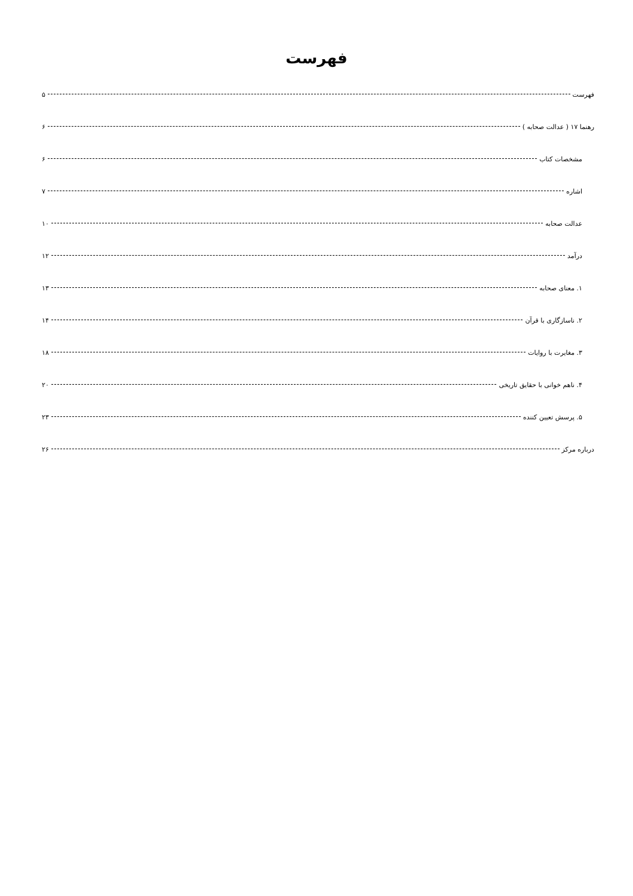فهرست
فهرست ۵
رهنما ۱۷ ( عدالت صحابه ) ۶
مشخصات کتاب ۶
اشاره ۷
عدالت صحابه ۱۰
درآمد ۱۲
۱. معنای صحابه ۱۳
۲. ناسازگاری با قرآن ۱۴
۳. مغایرت با روایات ۱۸
۴. ناهم خوانی با حقایق تاریخی ۲۰
۵. پرسش تعیین کننده ۲۳
درباره مرکز ۲۶